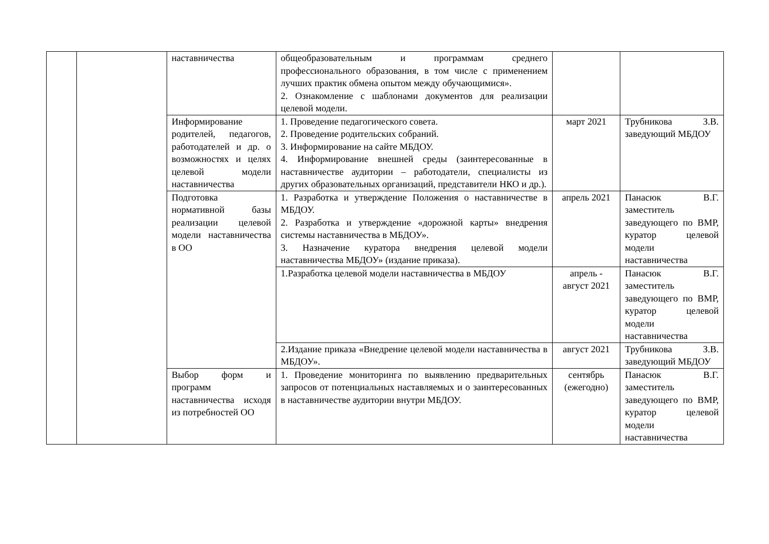| | | наставничества | общеобразовательным и программам среднего профессионального образования, в том числе с применением лучших практик обмена опытом между обучающимися». 2. Ознакомление с шаблонами документов для реализации целевой модели. | | |
| | | Информирование родителей, педагогов, работодателей и др. о возможностях и целях целевой модели наставничества | 1. Проведение педагогического совета. 2. Проведение родительских собраний. 3. Информирование на сайте МБДОУ. 4. Информирование внешней среды (заинтересованные в наставничестве аудитории – работодатели, специалисты из других образовательных организаций, представители НКО и др.). | март 2021 | Трубникова З.В. заведующий МБДОУ |
| | | Подготовка нормативной базы реализации целевой модели наставничества в ОО | 1. Разработка и утверждение Положения о наставничестве в МБДОУ. 2. Разработка и утверждение «дорожной карты» внедрения системы наставничества в МБДОУ». 3. Назначение куратора внедрения целевой модели наставничества МБДОУ» (издание приказа). | апрель 2021 | Панасюк В.Г. заместитель заведующего по ВМР, куратор целевой модели наставничества |
| | | | 1.Разработка целевой модели наставничества в МБДОУ | апрель - август 2021 | Панасюк В.Г. заместитель заведующего по ВМР, куратор целевой модели наставничества |
| | | | 2.Издание приказа «Внедрение целевой модели наставничества в МБДОУ». | август 2021 | Трубникова З.В. заведующий МБДОУ |
| | | Выбор форм и программ наставничества исходя из потребностей ОО | 1. Проведение мониторинга по выявлению предварительных запросов от потенциальных наставляемых и о заинтересованных в наставничестве аудитории внутри МБДОУ. | сентябрь (ежегодно) | Панасюк В.Г. заместитель заведующего по ВМР, куратор целевой модели наставничества |